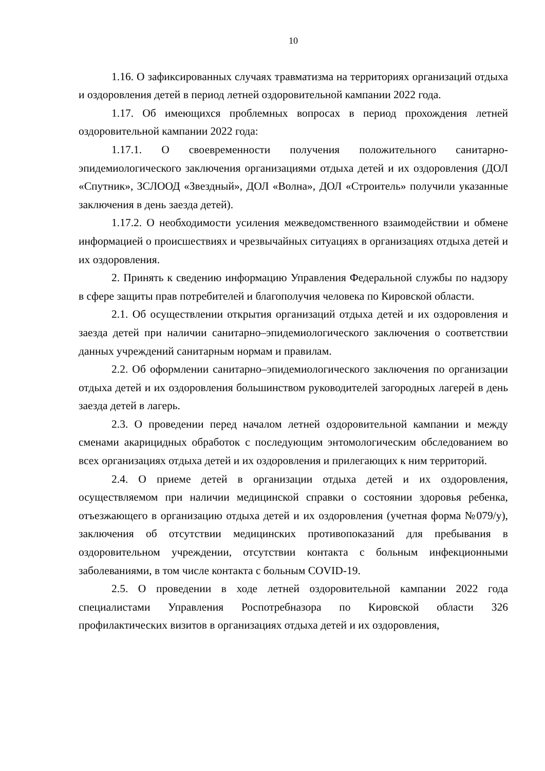10
1.16. О зафиксированных случаях травматизма на территориях организаций отдыха и оздоровления детей в период летней оздоровительной кампании 2022 года.
1.17. Об имеющихся проблемных вопросах в период прохождения летней оздоровительной кампании 2022 года:
1.17.1. О своевременности получения положительного санитарно-эпидемиологического заключения организациями отдыха детей и их оздоровления (ДОЛ «Спутник», ЗСЛООД «Звездный», ДОЛ «Волна», ДОЛ «Строитель» получили указанные заключения в день заезда детей).
1.17.2. О необходимости усиления межведомственного взаимодействии и обмене информацией о происшествиях и чрезвычайных ситуациях в организациях отдыха детей и их оздоровления.
2. Принять к сведению информацию Управления Федеральной службы по надзору в сфере защиты прав потребителей и благополучия человека по Кировской области.
2.1. Об осуществлении открытия организаций отдыха детей и их оздоровления и заезда детей при наличии санитарно–эпидемиологического заключения о соответствии данных учреждений санитарным нормам и правилам.
2.2. Об оформлении санитарно–эпидемиологического заключения по организации отдыха детей и их оздоровления большинством руководителей загородных лагерей в день заезда детей в лагерь.
2.3. О проведении перед началом летней оздоровительной кампании и между сменами акарицидных обработок с последующим энтомологическим обследованием во всех организациях отдыха детей и их оздоровления и прилегающих к ним территорий.
2.4. О приеме детей в организации отдыха детей и их оздоровления, осуществляемом при наличии медицинской справки о состоянии здоровья ребенка, отъезжающего в организацию отдыха детей и их оздоровления (учетная форма №079/у), заключения об отсутствии медицинских противопоказаний для пребывания в оздоровительном учреждении, отсутствии контакта с больным инфекционными заболеваниями, в том числе контакта с больным COVID-19.
2.5. О проведении в ходе летней оздоровительной кампании 2022 года специалистами Управления Роспотребназора по Кировской области 326 профилактических визитов в организациях отдыха детей и их оздоровления,